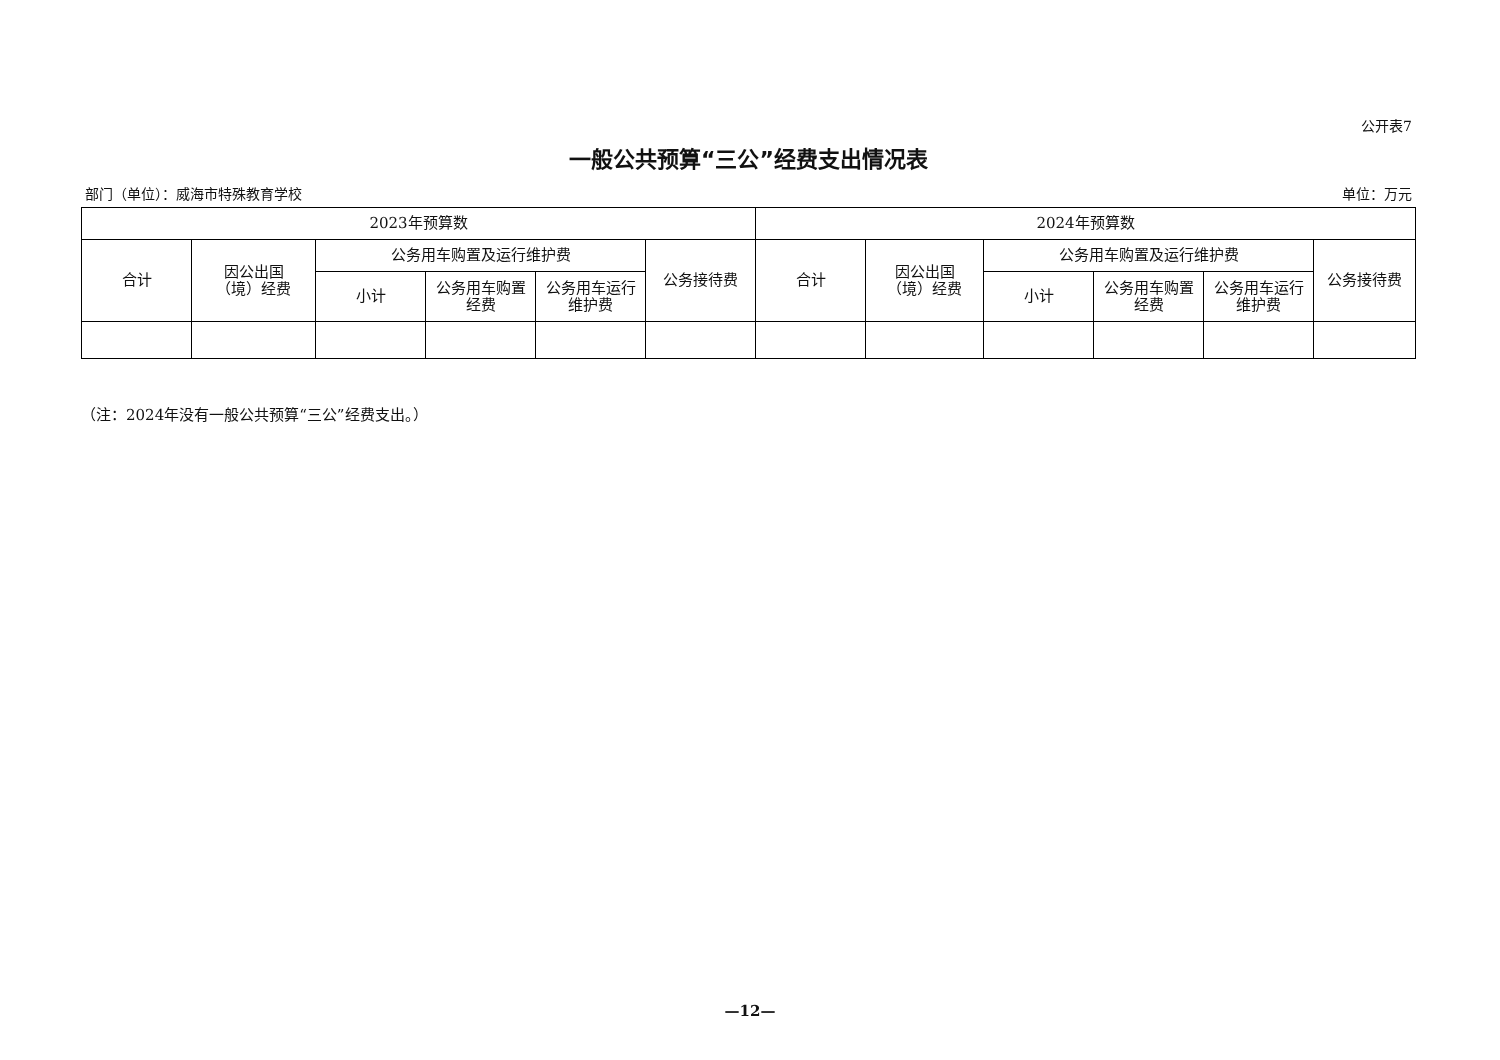公开表7
一般公共预算“三公”经费支出情况表
部门（单位）：威海市特殊教育学校 单位：万元
| 2023年预算数 | | | | | | 2024年预算数 | | | | | |
| --- | --- | --- | --- | --- | --- | --- | --- | --- | --- | --- | --- |
| 合计 | 因公出国 （境）经费 | 公务用车购置及运行维护费 | | | 公务接待费 | 合计 | 因公出国 （境）经费 | 公务用车购置及运行维护费 | | | 公务接待费 |
| | | 小计 | 公务用车购置 经费 | 公务用车运行 维护费 | | | | 小计 | 公务用车购置 经费 | 公务用车运行 维护费 | |
（注：2024年没有一般公共预算“三公”经费支出。）
—12—